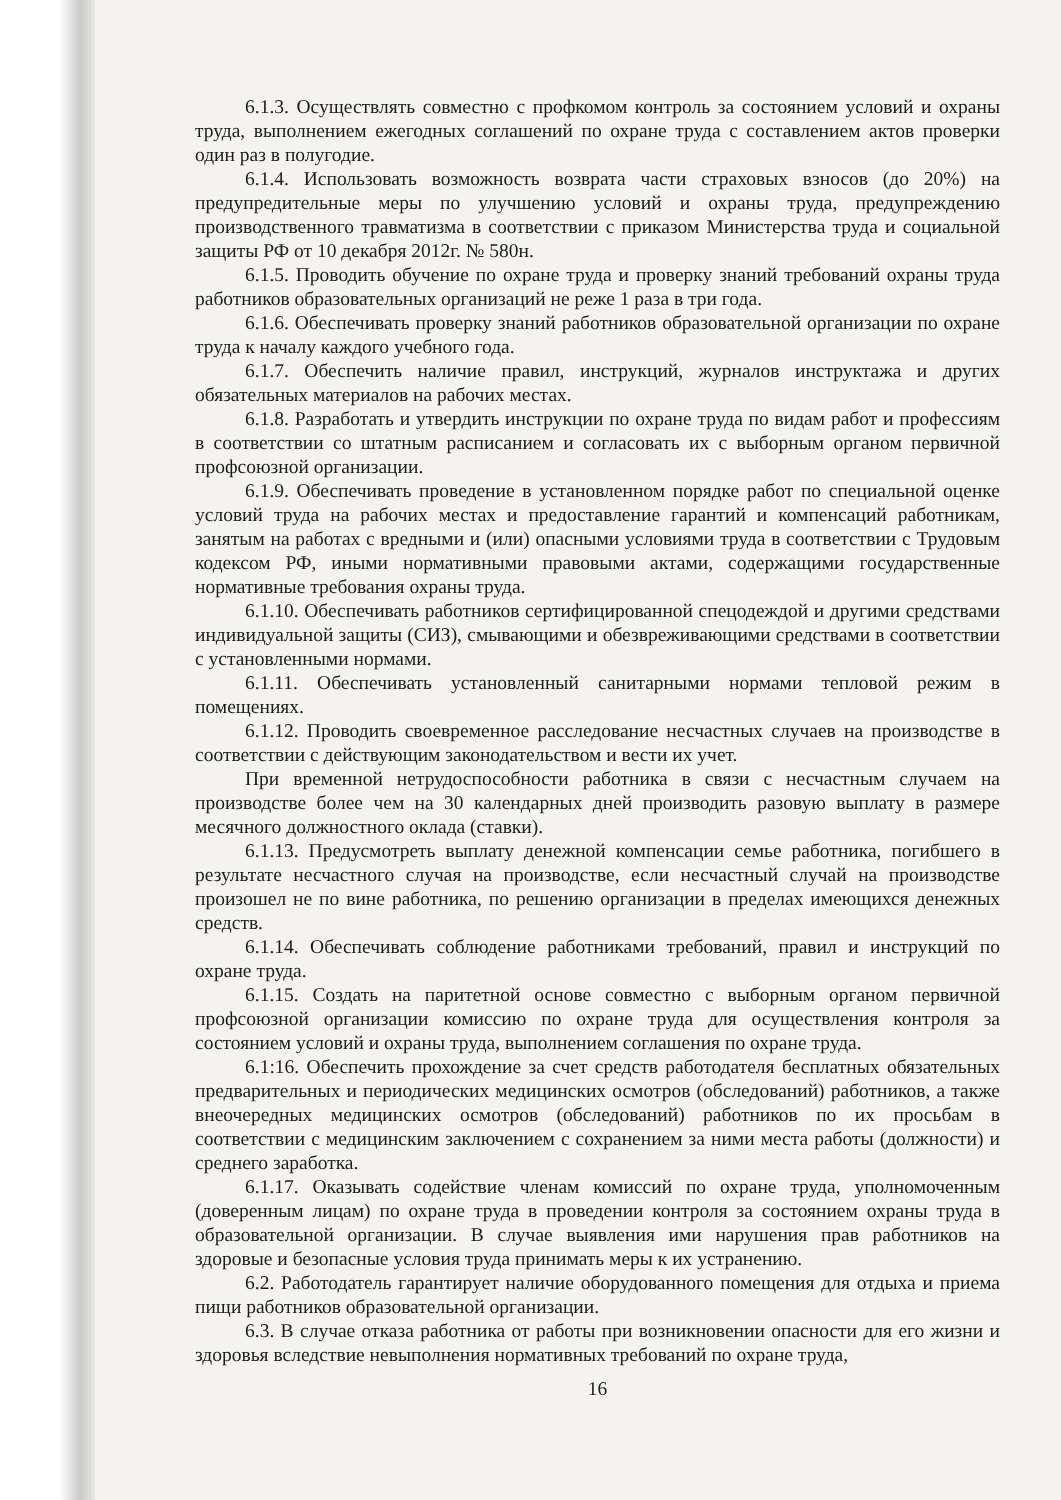6.1.3. Осуществлять совместно с профкомом контроль за состоянием условий и охраны труда, выполнением ежегодных соглашений по охране труда с составлением актов проверки один раз в полугодие.
6.1.4. Использовать возможность возврата части страховых взносов (до 20%) на предупредительные меры по улучшению условий и охраны труда, предупреждению производственного травматизма в соответствии с приказом Министерства труда и социальной защиты РФ от 10 декабря 2012г. № 580н.
6.1.5. Проводить обучение по охране труда и проверку знаний требований охраны труда работников образовательных организаций не реже 1 раза в три года.
6.1.6. Обеспечивать проверку знаний работников образовательной организации по охране труда к началу каждого учебного года.
6.1.7. Обеспечить наличие правил, инструкций, журналов инструктажа и других обязательных материалов на рабочих местах.
6.1.8. Разработать и утвердить инструкции по охране труда по видам работ и профессиям в соответствии со штатным расписанием и согласовать их с выборным органом первичной профсоюзной организации.
6.1.9. Обеспечивать проведение в установленном порядке работ по специальной оценке условий труда на рабочих местах и предоставление гарантий и компенсаций работникам, занятым на работах с вредными и (или) опасными условиями труда в соответствии с Трудовым кодексом РФ, иными нормативными правовыми актами, содержащими государственные нормативные требования охраны труда.
6.1.10. Обеспечивать работников сертифицированной спецодеждой и другими средствами индивидуальной защиты (СИЗ), смывающими и обезвреживающими средствами в соответствии с установленными нормами.
6.1.11. Обеспечивать установленный санитарными нормами тепловой режим в помещениях.
6.1.12. Проводить своевременное расследование несчастных случаев на производстве в соответствии с действующим законодательством и вести их учет.
При временной нетрудоспособности работника в связи с несчастным случаем на производстве более чем на 30 календарных дней производить разовую выплату в размере месячного должностного оклада (ставки).
6.1.13. Предусмотреть выплату денежной компенсации семье работника, погибшего в результате несчастного случая на производстве, если несчастный случай на производстве произошел не по вине работника, по решению организации в пределах имеющихся денежных средств.
6.1.14. Обеспечивать соблюдение работниками требований, правил и инструкций по охране труда.
6.1.15. Создать на паритетной основе совместно с выборным органом первичной профсоюзной организации комиссию по охране труда для осуществления контроля за состоянием условий и охраны труда, выполнением соглашения по охране труда.
6.1:16. Обеспечить прохождение за счет средств работодателя бесплатных обязательных предварительных и периодических медицинских осмотров (обследований) работников, а также внеочередных медицинских осмотров (обследований) работников по их просьбам в соответствии с медицинским заключением с сохранением за ними места работы (должности) и среднего заработка.
6.1.17. Оказывать содействие членам комиссий по охране труда, уполномоченным (доверенным лицам) по охране труда в проведении контроля за состоянием охраны труда в образовательной организации. В случае выявления ими нарушения прав работников на здоровые и безопасные условия труда принимать меры к их устранению.
6.2. Работодатель гарантирует наличие оборудованного помещения для отдыха и приема пищи работников образовательной организации.
6.3. В случае отказа работника от работы при возникновении опасности для его жизни и здоровья вследствие невыполнения нормативных требований по охране труда,
16